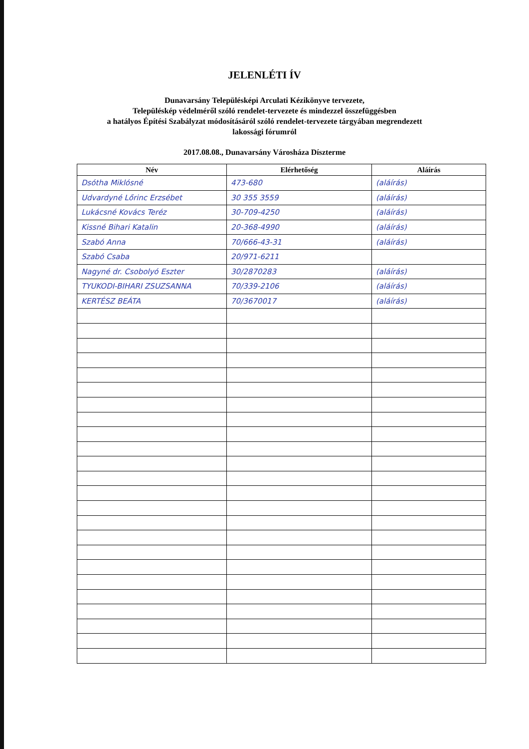JELENLÉTI ÍV
Dunavarsány Településképi Arculati Kézikönyve tervezete,
Településkép védelméről szóló rendelet-tervezete és mindezzel összefüggésben
a hatályos Építési Szabályzat módosításáról szóló rendelet-tervezete tárgyában megrendezett
lakossági fórumról
2017.08.08., Dunavarsány Városháza Díszterme
| Név | Elérhetőség | Aláírás |
| --- | --- | --- |
| Dsótha Miklósné | 473-680 | (aláírás) |
| Udvardyné Lőrinc Erzsébet | 30 355 3559 | (aláírás) |
| Lukácsné Kovács Teréz | 30-709-4250 | (aláírás) |
| Kissné Bihari Katalin | 20-368-4990 | (aláírás) |
| Szabó Anna | 70/666-43-31 | (aláírás) |
| Szabó Csaba | 20/971-6211 | |
| Nagyné dr. Csobolyó Eszter | 30/2870283 | (aláírás) |
| TYUKODI-BIHARI ZSUZSANNA | 70/339-2106 | (aláírás) |
| KERTÉSZ BEÁTA | 70/3670017 | (aláírás) |